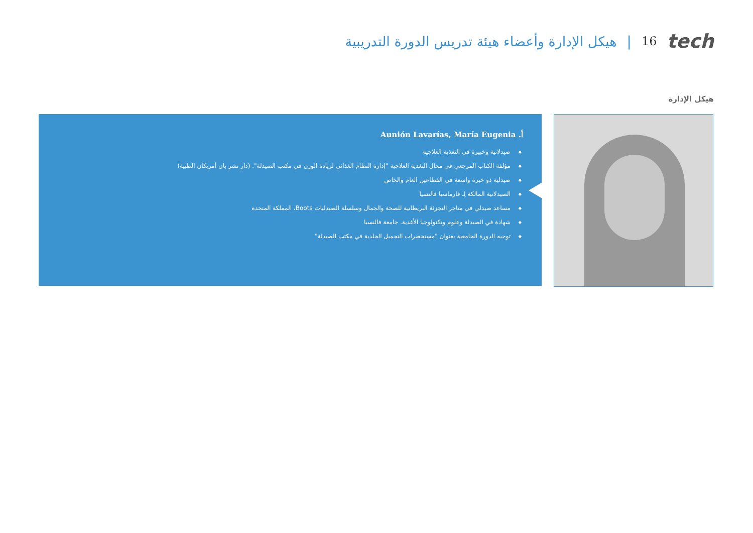هيكل الإدارة وأعضاء هيئة تدريس الدورة التدريبية | 16 tech
هيكل الإدارة
أ. Aunión Lavarías, María Eugenia
صيدلانية وخبيرة في التغذية العلاجية
مؤلفة الكتاب المرجعي في مجال التغذية العلاجية "إدارة النظام الغذائي لزيادة الوزن في مكتب الصيدلة". (دار نشر بان أمريكان الطبية)
صيدلية ذو خبرة واسعة في القطاعين العام والخاص
الصيدلانية المالكة لِـ فارماسيا فالنسيا
مساعد صيدلي في متاجر التجزئة البريطانية للصحة والجمال وسلسلة الصيدليات Boots، المملكة المتحدة
شهادة في الصيدلة وعلوم وتكنولوجيا الأغذية. جامعة فالنسيا
توجيه الدورة الجامعية بعنوان "مستحضرات التجميل الجلدية في مكتب الصيدلة"